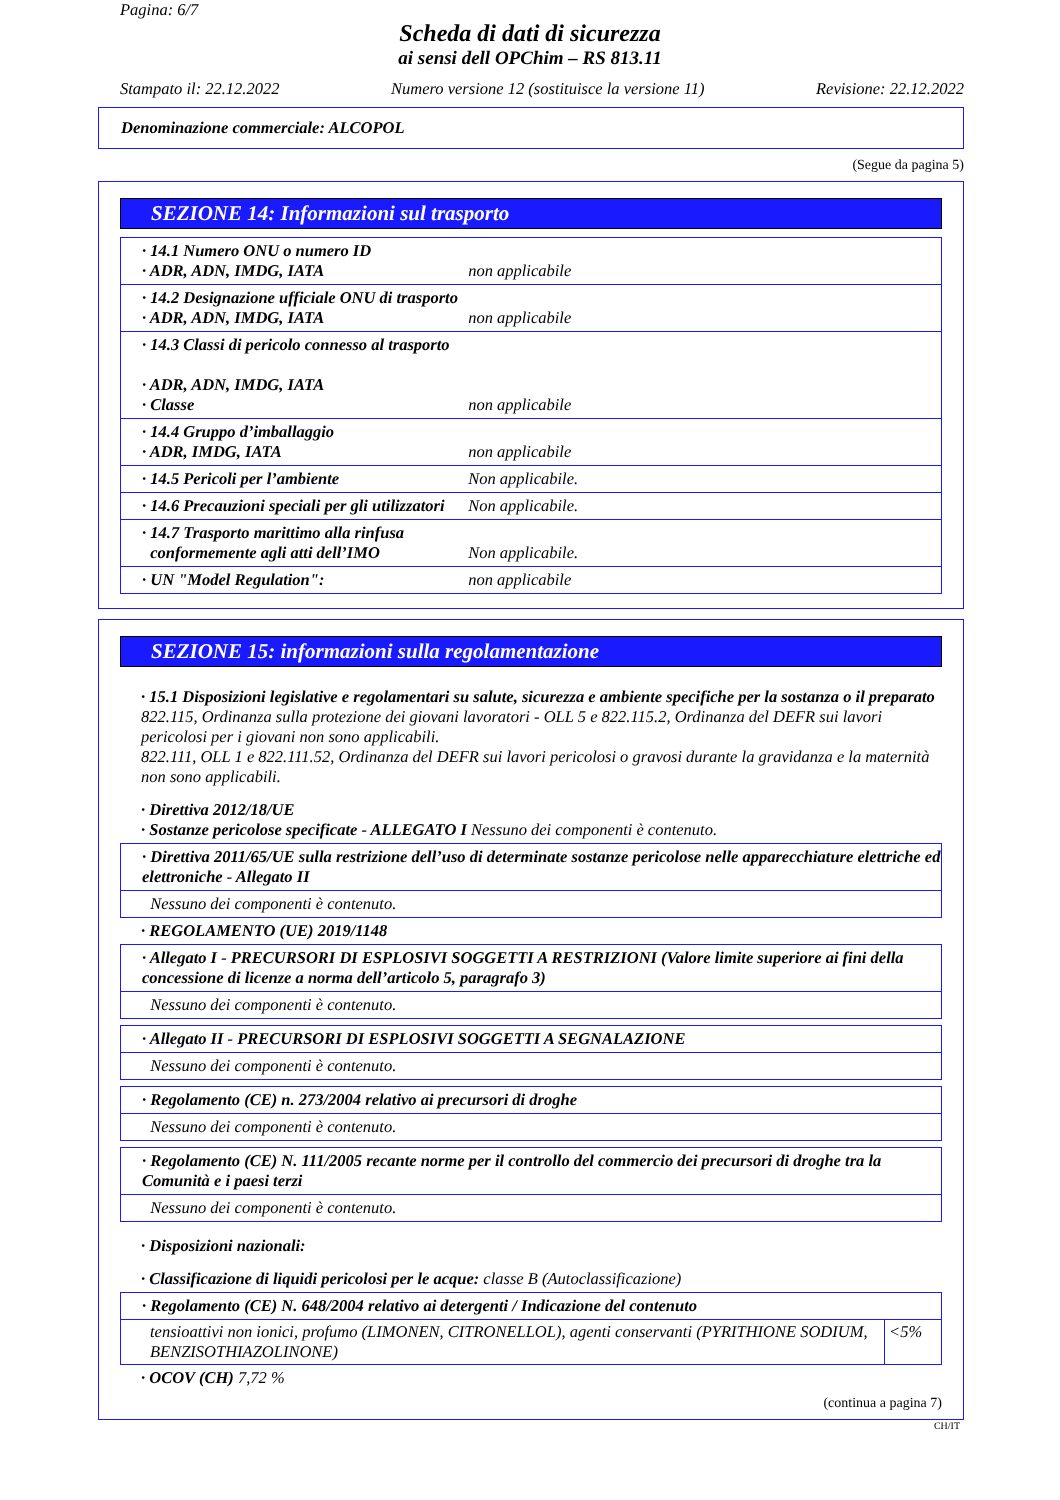Pagina: 6/7
Scheda di dati di sicurezza
ai sensi dell OPChim – RS 813.11
Stampato il: 22.12.2022 Numero versione 12 (sostituisce la versione 11) Revisione: 22.12.2022
Denominazione commerciale: ALCOPOL
(Segue da pagina 5)
SEZIONE 14: Informazioni sul trasporto
· 14.1 Numero ONU o numero ID
· ADR, ADN, IMDG, IATA non applicabile
· 14.2 Designazione ufficiale ONU di trasporto
· ADR, ADN, IMDG, IATA non applicabile
· 14.3 Classi di pericolo connesso al trasporto
· ADR, ADN, IMDG, IATA
· Classe non applicabile
· 14.4 Gruppo d’imballaggio
· ADR, IMDG, IATA non applicabile
· 14.5 Pericoli per l’ambiente Non applicabile.
· 14.6 Precauzioni speciali per gli utilizzatori Non applicabile.
· 14.7 Trasporto marittimo alla rinfusa
conformemente agli atti dell’IMO Non applicabile.
· UN "Model Regulation": non applicabile
SEZIONE 15: informazioni sulla regolamentazione
· 15.1 Disposizioni legislative e regolamentari su salute, sicurezza e ambiente specifiche per la sostanza o il preparato
822.115, Ordinanza sulla protezione dei giovani lavoratori - OLL 5 e 822.115.2, Ordinanza del DEFR sui lavori pericolosi per i giovani non sono applicabili.
822.111, OLL 1 e 822.111.52, Ordinanza del DEFR sui lavori pericolosi o gravosi durante la gravidanza e la maternità non sono applicabili.
· Direttiva 2012/18/UE
· Sostanze pericolose specificate - ALLEGATO I Nessuno dei componenti è contenuto.
· Direttiva 2011/65/UE sulla restrizione dell’uso di determinate sostanze pericolose nelle apparecchiature elettriche ed elettroniche - Allegato II
Nessuno dei componenti è contenuto.
· REGOLAMENTO (UE) 2019/1148
· Allegato I - PRECURSORI DI ESPLOSIVI SOGGETTI A RESTRIZIONI (Valore limite superiore ai fini della concessione di licenze a norma dell’articolo 5, paragrafo 3)
Nessuno dei componenti è contenuto.
· Allegato II - PRECURSORI DI ESPLOSIVI SOGGETTI A SEGNALAZIONE
Nessuno dei componenti è contenuto.
· Regolamento (CE) n. 273/2004 relativo ai precursori di droghe
Nessuno dei componenti è contenuto.
· Regolamento (CE) N. 111/2005 recante norme per il controllo del commercio dei precursori di droghe tra la Comunità e i paesi terzi
Nessuno dei componenti è contenuto.
· Disposizioni nazionali:
· Classificazione di liquidi pericolosi per le acque: classe B (Autoclassificazione)
· Regolamento (CE) N. 648/2004 relativo ai detergenti / Indicazione del contenuto
| tensioattivi non ionici, profumo (LIMONEN, CITRONELLOL), agenti conservanti (PYRITHIONE SODIUM, BENZISOTHIAZOLINONE) | <5% |
· OCOV (CH) 7,72 %
(continua a pagina 7)
CH/IT